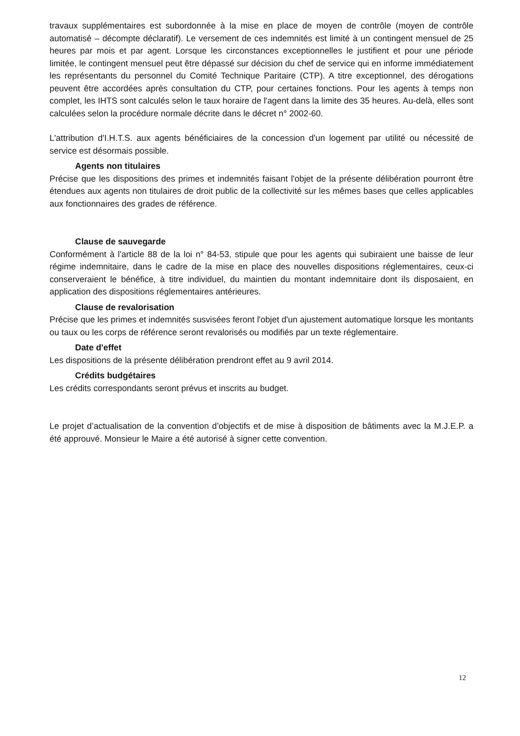travaux supplémentaires est subordonnée à la mise en place de moyen de contrôle (moyen de contrôle automatisé – décompte déclaratif). Le versement de ces indemnités est limité à un contingent mensuel de 25 heures par mois et par agent. Lorsque les circonstances exceptionnelles le justifient et pour une période limitée, le contingent mensuel peut être dépassé sur décision du chef de service qui en informe immédiatement les représentants du personnel du Comité Technique Paritaire (CTP). A titre exceptionnel, des dérogations peuvent être accordées après consultation du CTP, pour certaines fonctions. Pour les agents à temps non complet, les IHTS sont calculés selon le taux horaire de l'agent dans la limite des 35 heures. Au-delà, elles sont calculées selon la procédure normale décrite dans le décret n° 2002-60.
L'attribution d'I.H.T.S. aux agents bénéficiaires de la concession d'un logement par utilité ou nécessité de service est désormais possible.
Agents non titulaires
Précise que les dispositions des primes et indemnités faisant l'objet de la présente délibération pourront être étendues aux agents non titulaires de droit public de la collectivité sur les mêmes bases que celles applicables aux fonctionnaires des grades de référence.
Clause de sauvegarde
Conformément à l'article 88 de la loi n° 84-53, stipule que pour les agents qui subiraient une baisse de leur régime indemnitaire, dans le cadre de la mise en place des nouvelles dispositions réglementaires, ceux-ci conserveraient le bénéfice, à titre individuel, du maintien du montant indemnitaire dont ils disposaient, en application des dispositions réglementaires antérieures.
Clause de revalorisation
Précise que les primes et indemnités susvisées feront l'objet d'un ajustement automatique lorsque les montants ou taux ou les corps de référence seront revalorisés ou modifiés par un texte réglementaire.
Date d'effet
Les dispositions de la présente délibération prendront effet au 9 avril 2014.
Crédits budgétaires
Les crédits correspondants seront prévus et inscrits au budget.
Le projet d’actualisation de la convention d’objectifs et de mise à disposition de bâtiments avec la M.J.E.P. a été approuvé. Monsieur le Maire a été autorisé à signer cette convention.
12